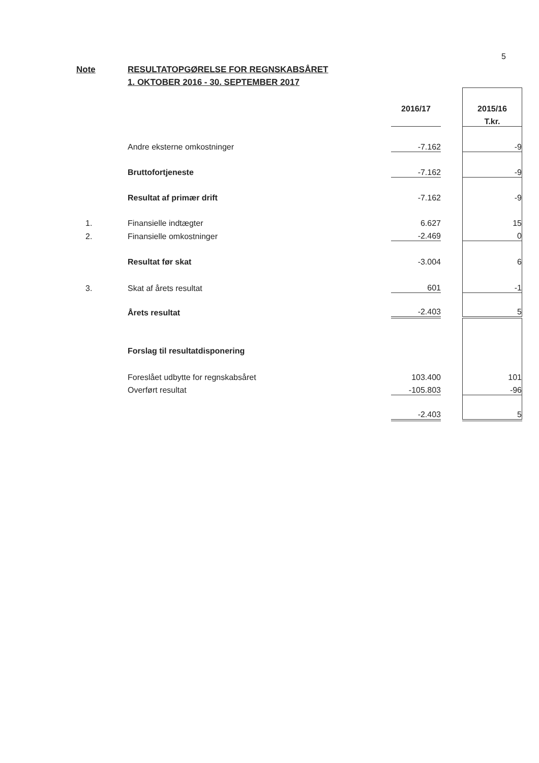5
| Note | RESULTATOPGØRELSE FOR REGNSKABSÅRET | | | |
| | 1. OKTOBER 2016 - 30. SEPTEMBER 2017 | | | |
| | | 2016/17 | | 2015/16 |
| | | | | T.kr. |
| | Andre eksterne omkostninger | -7.162 | | -9 |
| | Bruttofortjeneste | -7.162 | | -9 |
| | Resultat af primær drift | -7.162 | | -9 |
| 1. | Finansielle indtægter | 6.627 | | 15 |
| 2. | Finansielle omkostninger | -2.469 | | 0 |
| | Resultat før skat | -3.004 | | 6 |
| 3. | Skat af årets resultat | 601 | | -1 |
| | Årets resultat | -2.403 | | 5 |
| | Forslag til resultatdisponering | | | |
| | Foreslået udbytte for regnskabsåret | 103.400 | | 101 |
| | Overført resultat | -105.803 | | -96 |
| | | -2.403 | | 5 |